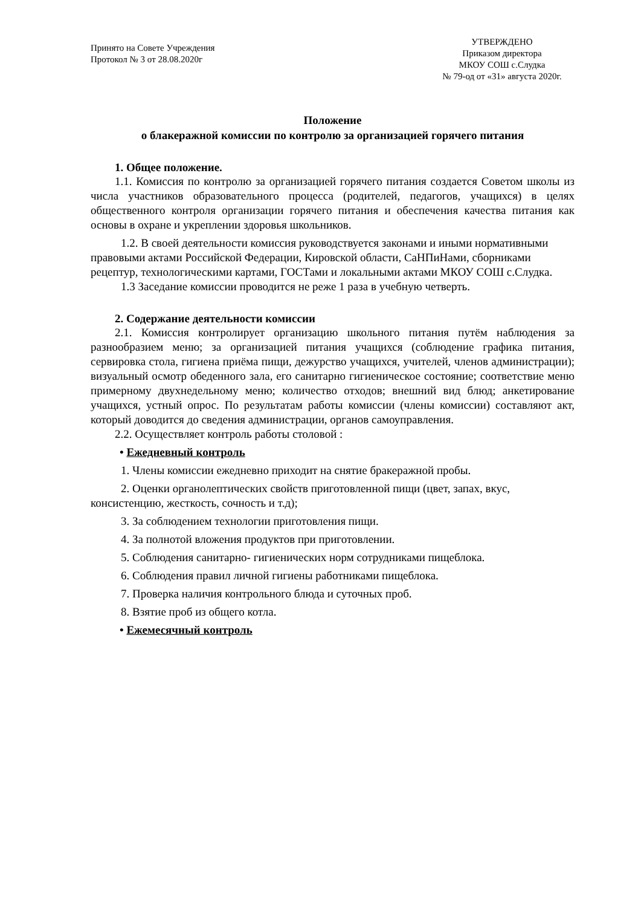Принято на Совете Учреждения
Протокол № 3 от 28.08.2020г
УТВЕРЖДЕНО
Приказом директора
МКОУ СОШ с.Слудка
№ 79-од от «31» августа 2020г.
Положение
о блакеражной комиссии по контролю за организацией горячего питания
1. Общее положение.
1.1. Комиссия по контролю за организацией горячего питания создается Советом школы из числа участников образовательного процесса (родителей, педагогов, учащихся) в целях общественного контроля организации горячего питания и обеспечения качества питания как основы в охране и укреплении здоровья школьников.
1.2. В своей деятельности комиссия руководствуется законами и иными нормативными правовыми актами Российской Федерации, Кировской области, СаНПиНами, сборниками рецептур, технологическими картами, ГОСТами и локальными актами МКОУ СОШ с.Слудка.
1.3 Заседание комиссии проводится не реже 1 раза в учебную четверть.
2. Содержание деятельности комиссии
2.1. Комиссия контролирует организацию школьного питания путём наблюдения за разнообразием меню; за организацией питания учащихся (соблюдение графика питания, сервировка стола, гигиена приёма пищи, дежурство учащихся, учителей, членов администрации); визуальный осмотр обеденного зала, его санитарно гигиеническое состояние; соответствие меню примерному двухнедельному меню; количество отходов; внешний вид блюд; анкетирование учащихся, устный опрос. По результатам работы комиссии (члены комиссии) составляют акт, который доводится до сведения администрации, органов самоуправления.
2.2. Осуществляет контроль работы столовой :
• Ежедневный контроль
1. Члены комиссии ежедневно приходит на снятие бракеражной пробы.
2. Оценки органолептических свойств приготовленной пищи (цвет, запах, вкус, консистенцию, жесткость, сочность и т.д);
3. За соблюдением технологии приготовления пищи.
4. За полнотой вложения продуктов при приготовлении.
5. Соблюдения санитарно- гигиенических норм сотрудниками пищеблока.
6. Соблюдения правил личной гигиены работниками пищеблока.
7. Проверка наличия контрольного блюда и суточных проб.
8. Взятие проб из общего котла.
• Ежемесячный контроль